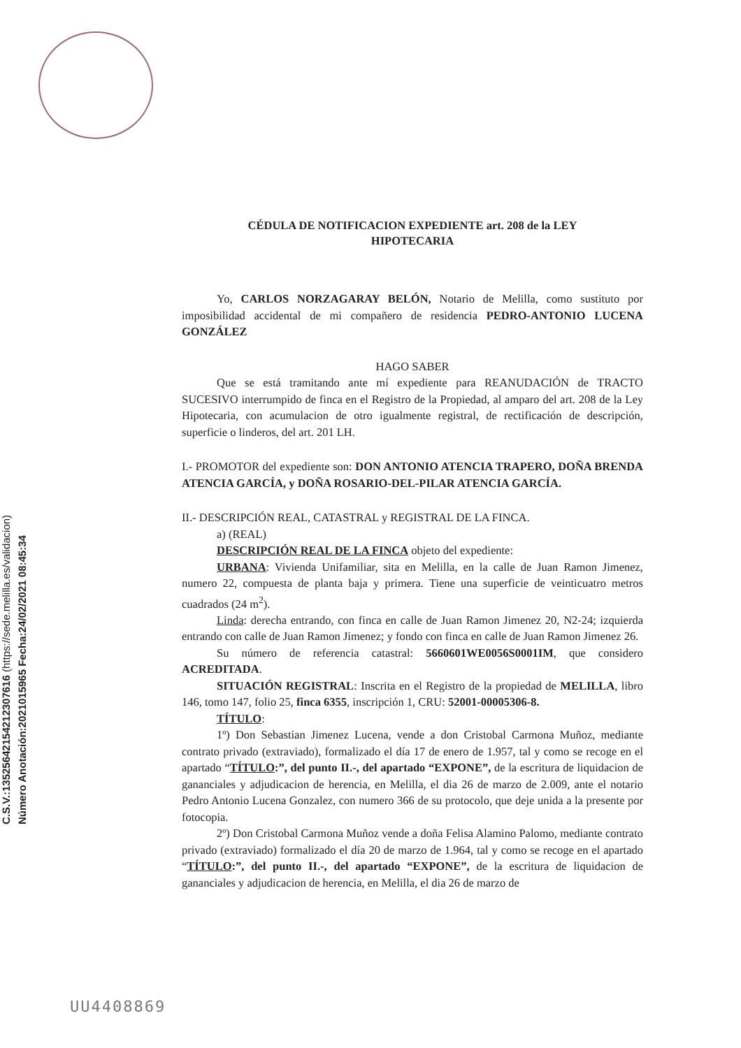C.S.V.:13525642154212307616 (https://sede.melilla.es/validacion)
Número Anotación:2021015965 Fecha:24/02/2021 08:45:34
CÉDULA DE NOTIFICACION EXPEDIENTE art. 208 de la LEY
HIPOTECARIA
Yo, CARLOS NORZAGARAY BELÓN, Notario de Melilla, como sustituto por imposibilidad accidental de mi compañero de residencia PEDRO-ANTONIO LUCENA GONZÁLEZ
HAGO SABER
Que se está tramitando ante mí expediente para REANUDACIÓN de TRACTO SUCESIVO interrumpido de finca en el Registro de la Propiedad, al amparo del art. 208 de la Ley Hipotecaria, con acumulacion de otro igualmente registral, de rectificación de descripción, superficie o linderos, del art. 201 LH.
I.- PROMOTOR del expediente son: DON ANTONIO ATENCIA TRAPERO, DOÑA BRENDA ATENCIA GARCÍA, y DOÑA ROSARIO-DEL-PILAR ATENCIA GARCÍA.
II.- DESCRIPCIÓN REAL, CATASTRAL y REGISTRAL DE LA FINCA.
a) (REAL)
DESCRIPCIÓN REAL DE LA FINCA objeto del expediente:
URBANA: Vivienda Unifamiliar, sita en Melilla, en la calle de Juan Ramon Jimenez, numero 22, compuesta de planta baja y primera. Tiene una superficie de veinticuatro metros cuadrados (24 m<sup>2</sup>).
Linda: derecha entrando, con finca en calle de Juan Ramon Jimenez 20, N2-24; izquierda entrando con calle de Juan Ramon Jimenez; y fondo con finca en calle de Juan Ramon Jimenez 26.
Su número de referencia catastral: 5660601WE0056S0001IM, que considero ACREDITADA.
SITUACIÓN REGISTRAL: Inscrita en el Registro de la propiedad de MELILLA, libro 146, tomo 147, folio 25, finca 6355, inscripción 1, CRU: 52001-00005306-8.
TÍTULO:
1º) Don Sebastian Jimenez Lucena, vende a don Cristobal Carmona Muñoz, mediante contrato privado (extraviado), formalizado el día 17 de enero de 1.957, tal y como se recoge en el apartado “TÍTULO:”, del punto II.-, del apartado “EXPONE”, de la escritura de liquidacion de gananciales y adjudicacion de herencia, en Melilla, el dia 26 de marzo de 2.009, ante el notario Pedro Antonio Lucena Gonzalez, con numero 366 de su protocolo, que deje unida a la presente por fotocopia.
2º) Don Cristobal Carmona Muñoz vende a doña Felisa Alamino Palomo, mediante contrato privado (extraviado) formalizado el día 20 de marzo de 1.964, tal y como se recoge en el apartado “TÍTULO:”, del punto II.-, del apartado “EXPONE”, de la escritura de liquidacion de gananciales y adjudicacion de herencia, en Melilla, el dia 26 de marzo de
UU4408869